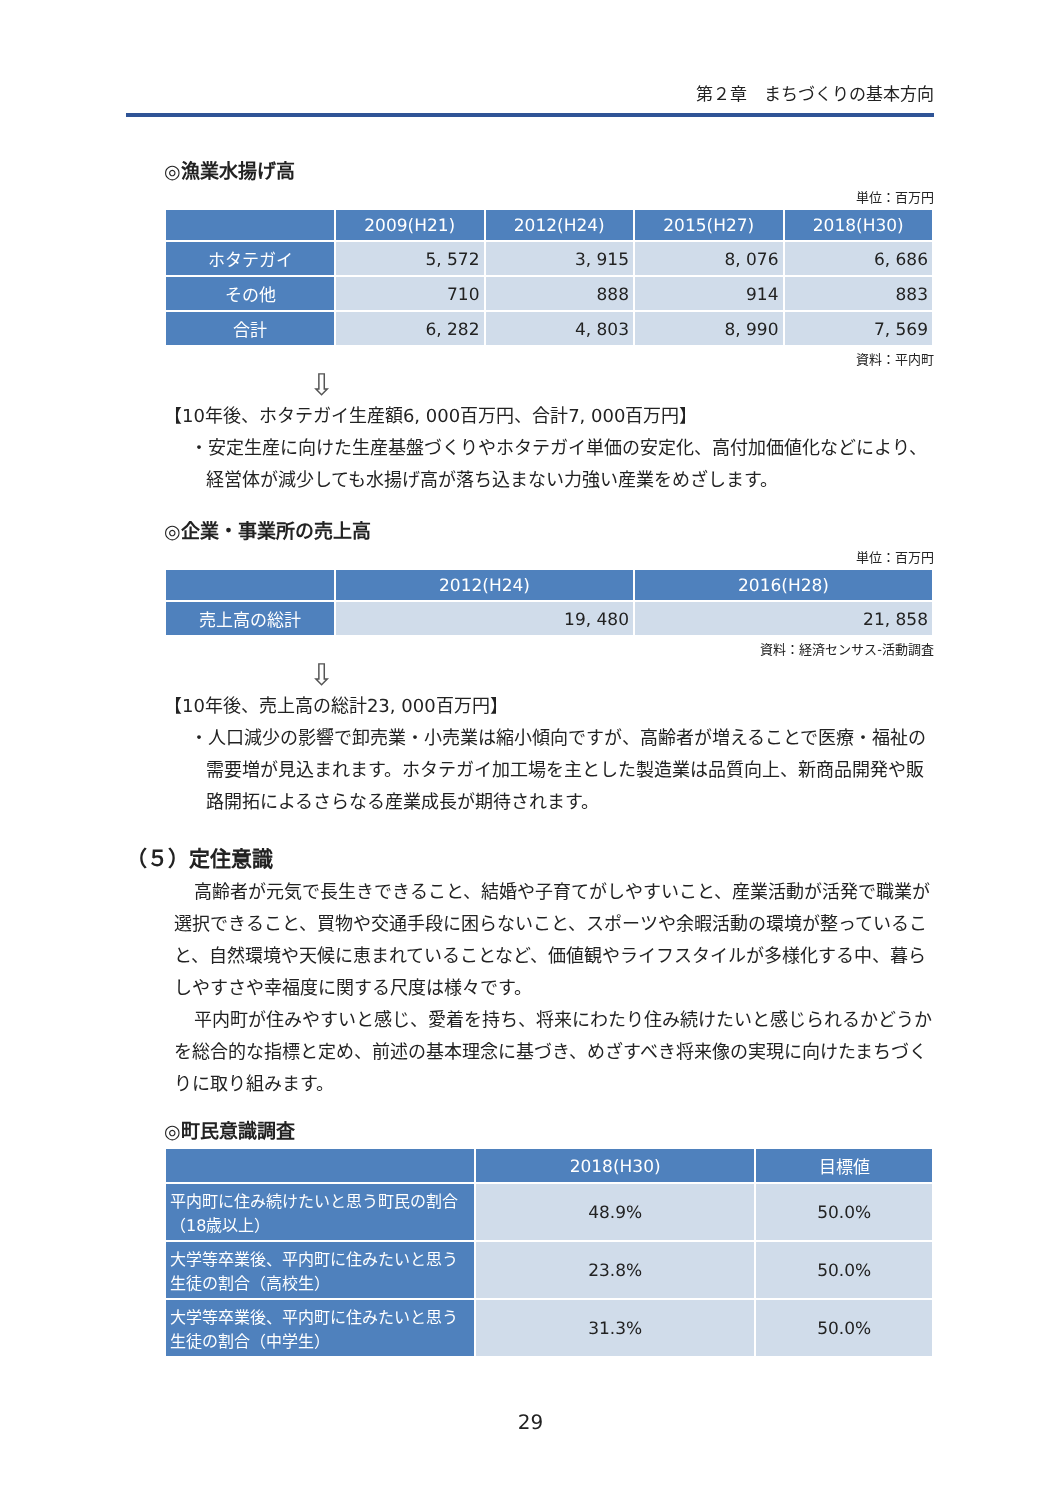第２章　まちづくりの基本方向
◎漁業水揚げ高
単位：百万円
| | 2009(H21) | 2012(H24) | 2015(H27) | 2018(H30) |
| --- | --- | --- | --- | --- |
| ホタテガイ | 5, 572 | 3, 915 | 8, 076 | 6, 686 |
| その他 | 710 | 888 | 914 | 883 |
| 合計 | 6, 282 | 4, 803 | 8, 990 | 7, 569 |
資料：平内町
⇩
【10年後、ホタテガイ生産額6, 000百万円、合計7, 000百万円】
・安定生産に向けた生産基盤づくりやホタテガイ単価の安定化、高付加価値化などにより、経営体が減少しても水揚げ高が落ち込まない力強い産業をめざします。
◎企業・事業所の売上高
単位：百万円
| | 2012(H24) | 2016(H28) |
| --- | --- | --- |
| 売上高の総計 | 19, 480 | 21, 858 |
資料：経済センサス-活動調査
⇩
【10年後、売上高の総計23, 000百万円】
・人口減少の影響で卸売業・小売業は縮小傾向ですが、高齢者が増えることで医療・福祉の需要増が見込まれます。ホタテガイ加工場を主とした製造業は品質向上、新商品開発や販路開拓によるさらなる産業成長が期待されます。
（５）定住意識
高齢者が元気で長生きできること、結婚や子育てがしやすいこと、産業活動が活発で職業が選択できること、買物や交通手段に困らないこと、スポーツや余暇活動の環境が整っていること、自然環境や天候に恵まれていることなど、価値観やライフスタイルが多様化する中、暮らしやすさや幸福度に関する尺度は様々です。
平内町が住みやすいと感じ、愛着を持ち、将来にわたり住み続けたいと感じられるかどうかを総合的な指標と定め、前述の基本理念に基づき、めざすべき将来像の実現に向けたまちづくりに取り組みます。
◎町民意識調査
| | 2018(H30) | 目標値 |
| --- | --- | --- |
| 平内町に住み続けたいと思う町民の割合（18歳以上） | 48.9% | 50.0% |
| 大学等卒業後、平内町に住みたいと思う生徒の割合（高校生） | 23.8% | 50.0% |
| 大学等卒業後、平内町に住みたいと思う生徒の割合（中学生） | 31.3% | 50.0% |
29